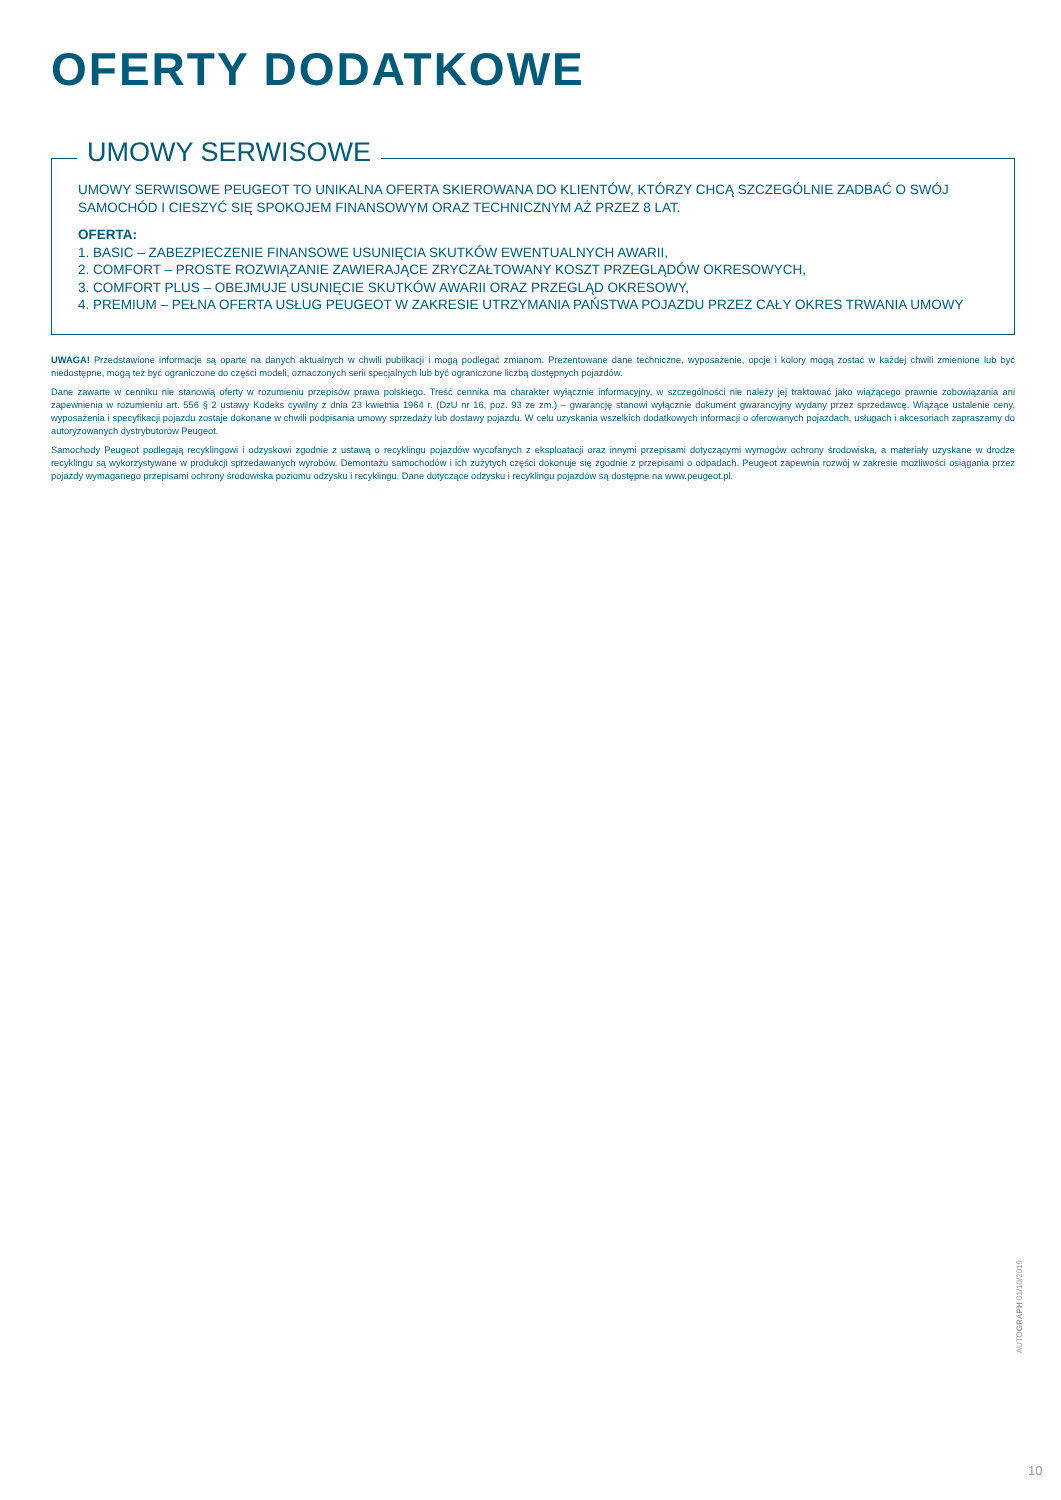OFERTY DODATKOWE
UMOWY SERWISOWE
UMOWY SERWISOWE PEUGEOT TO UNIKALNA OFERTA SKIEROWANA DO KLIENTÓW, KTÓRZY CHCĄ SZCZEGÓLNIE ZADBAĆ O SWÓJ SAMOCHÓD I CIESZYĆ SIĘ SPOKOJEM FINANSOWYM ORAZ TECHNICZNYM AŻ PRZEZ 8 LAT.
OFERTA:
1. BASIC – ZABEZPIECZENIE FINANSOWE USUNIĘCIA SKUTKÓW EWENTUALNYCH AWARII,
2. COMFORT – PROSTE ROZWIĄZANIE ZAWIERAJĄCE ZRYCZAŁTOWANY KOSZT PRZEGLĄDÓW OKRESOWYCH,
3. COMFORT PLUS – OBEJMUJE USUNIĘCIE SKUTKÓW AWARII ORAZ PRZEGLĄD OKRESOWY,
4. PREMIUM – PEŁNA OFERTA USŁUG PEUGEOT W ZAKRESIE UTRZYMANIA PAŃSTWA POJAZDU PRZEZ CAŁY OKRES TRWANIA UMOWY
UWAGA! Przedstawione informacje są oparte na danych aktualnych w chwili publikacji i mogą podlegać zmianom. Prezentowane dane techniczne, wyposażenie, opcje i kolory mogą zostać w każdej chwili zmienione lub być niedostępne, mogą też być ograniczone do części modeli, oznaczonych serii specjalnych lub być ograniczone liczbą dostępnych pojazdów.
Dane zawarte w cenniku nie stanowią oferty w rozumieniu przepisów prawa polskiego. Treść cennika ma charakter wyłącznie informacyjny, w szczególności nie należy jej traktować jako wiążącego prawnie zobowiązania ani zapewnienia w rozumieniu art. 556 § 2 ustawy Kodeks cywilny z dnia 23 kwietnia 1964 r. (DzU nr 16, poz. 93 ze zm.) – gwarancję stanowi wyłącznie dokument gwarancyjny wydany przez sprzedawcę. Wiążące ustalenie ceny, wyposażenia i specyfikacji pojazdu zostaje dokonane w chwili podpisania umowy sprzedaży lub dostawy pojazdu. W celu uzyskania wszelkich dodatkowych informacji o oferowanych pojazdach, usługach i akcesoriach zapraszamy do autoryzowanych dystrybutorów Peugeot.
Samochody Peugeot podlegają recyklingowi i odzyskowi zgodnie z ustawą o recyklingu pojazdów wycofanych z eksploatacji oraz innymi przepisami dotyczącymi wymogów ochrony środowiska, a materiały uzyskane w drodze recyklingu są wykorzystywane w produkcji sprzedawanych wyrobów. Demontażu samochodów i ich zużytych części dokonuje się zgodnie z przepisami o odpadach. Peugeot zapewnia rozwój w zakresie możliwości osiągania przez pojazdy wymaganego przepisami ochrony środowiska poziomu odzysku i recyklingu. Dane dotyczące odzysku i recyklingu pojazdów są dostępne na www.peugeot.pl.
AUTOGRAPH 01/10/2019
10